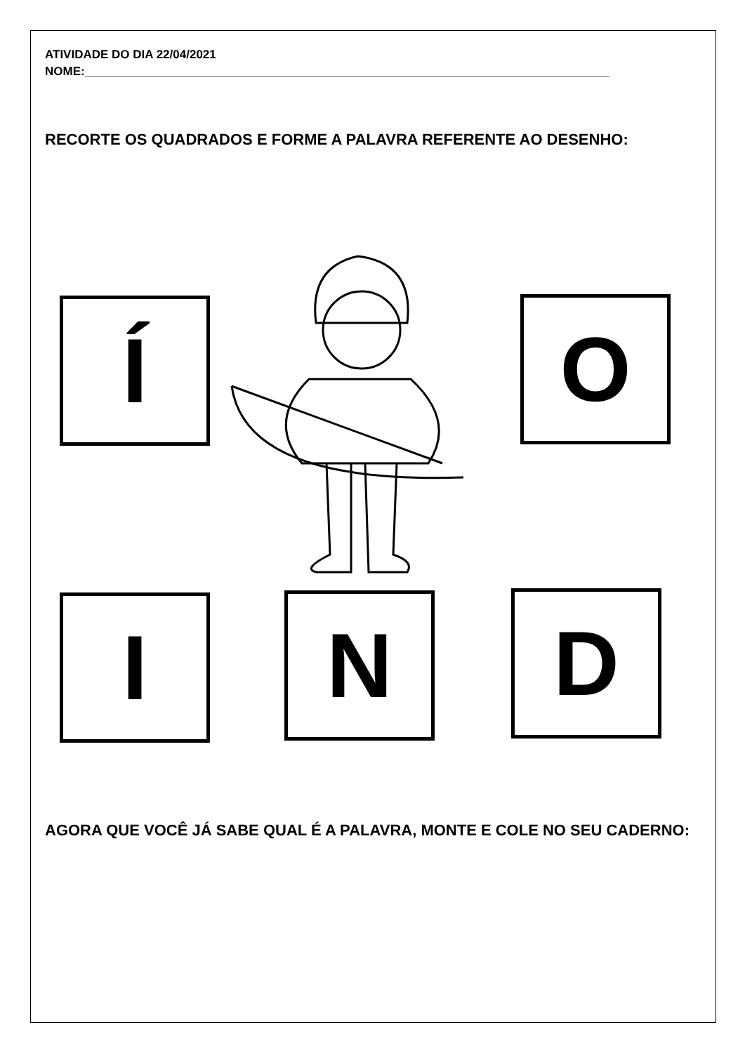ATIVIDADE DO DIA 22/04/2021
NOME:_______________________________________________________________________________
RECORTE OS QUADRADOS E FORME A PALAVRA REFERENTE AO DESENHO:
AGORA QUE VOCÊ JÁ SABE QUAL É A PALAVRA, MONTE E COLE NO SEU CADERNO:
Í O
I N D